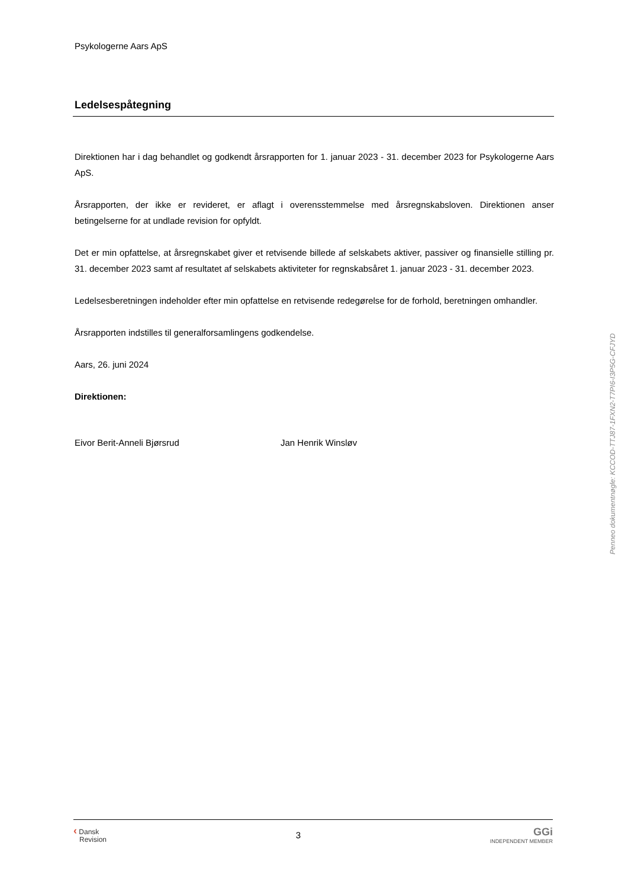Psykologerne Aars ApS
Ledelsespåtegning
Direktionen har i dag behandlet og godkendt årsrapporten for 1. januar 2023 - 31. december 2023 for Psykologerne Aars ApS.
Årsrapporten, der ikke er revideret, er aflagt i overensstemmelse med årsregnskabsloven. Direktionen anser betingelserne for at undlade revision for opfyldt.
Det er min opfattelse, at årsregnskabet giver et retvisende billede af selskabets aktiver, passiver og finansielle stilling pr. 31. december 2023 samt af resultatet af selskabets aktiviteter for regnskabsåret 1. januar 2023 - 31. december 2023.
Ledelsesberetningen indeholder efter min opfattelse en retvisende redegørelse for de forhold, beretningen omhandler.
Årsrapporten indstilles til generalforsamlingens godkendelse.
Aars, 26. juni 2024
Direktionen:
Eivor Berit-Anneli Bjørsrud Jan Henrik Winsløv
Penneo dokumentnøgle: KCCOD-TTJ87-1FXN2-T7PI6-I3P5G-CFJYD
‹ Dansk
Revision
3
GGi
INDEPENDENT MEMBER